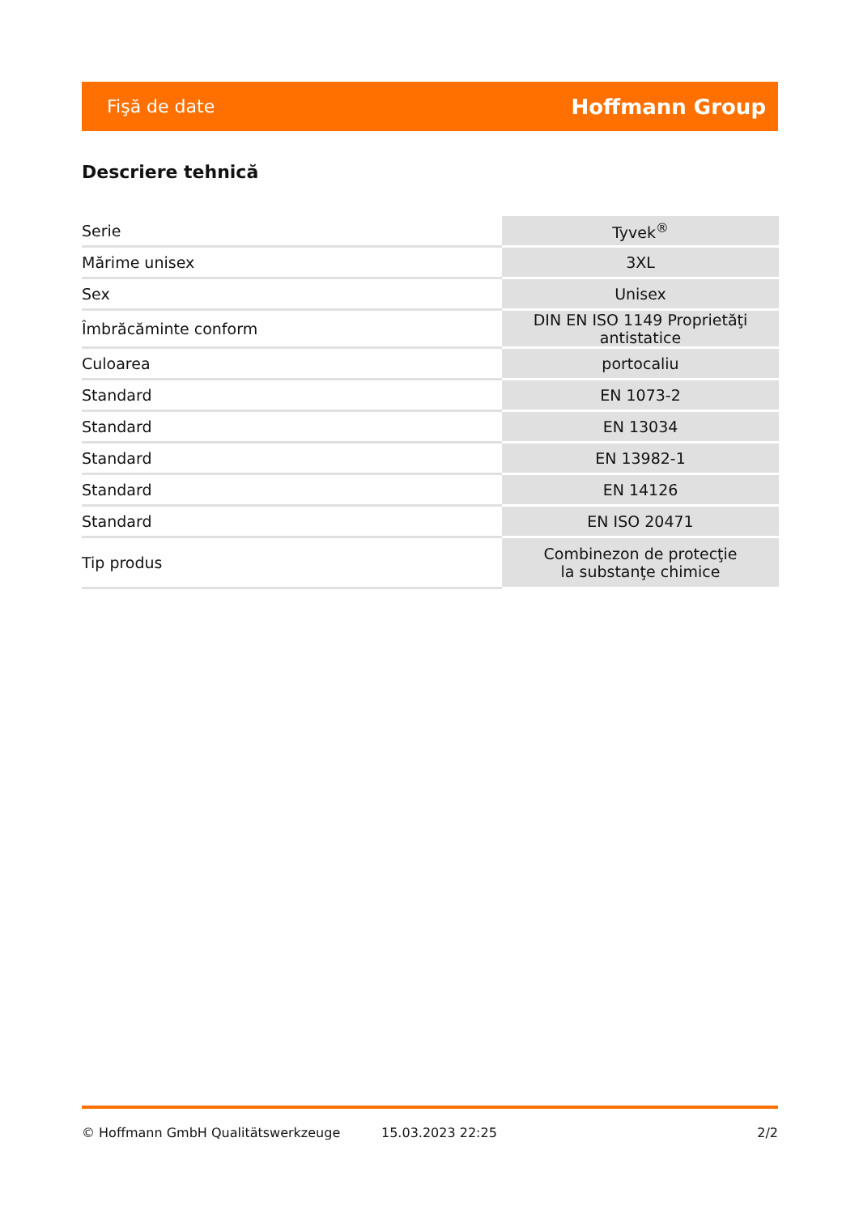Fişă de date Hoffmann Group
Descriere tehnică
| Serie | Tyvek<sup>®</sup> |
| Mărime unisex | 3XL |
| Sex | Unisex |
| Îmbrăcăminte conform | DIN EN ISO 1149 Proprietăţi antistatice |
| Culoarea | portocaliu |
| Standard | EN 1073-2 |
| Standard | EN 13034 |
| Standard | EN 13982-1 |
| Standard | EN 14126 |
| Standard | EN ISO 20471 |
| Tip produs | Combinezon de protecţie la substanţe chimice |
© Hoffmann GmbH Qualitätswerkzeuge 15.03.2023 22:25 2/2